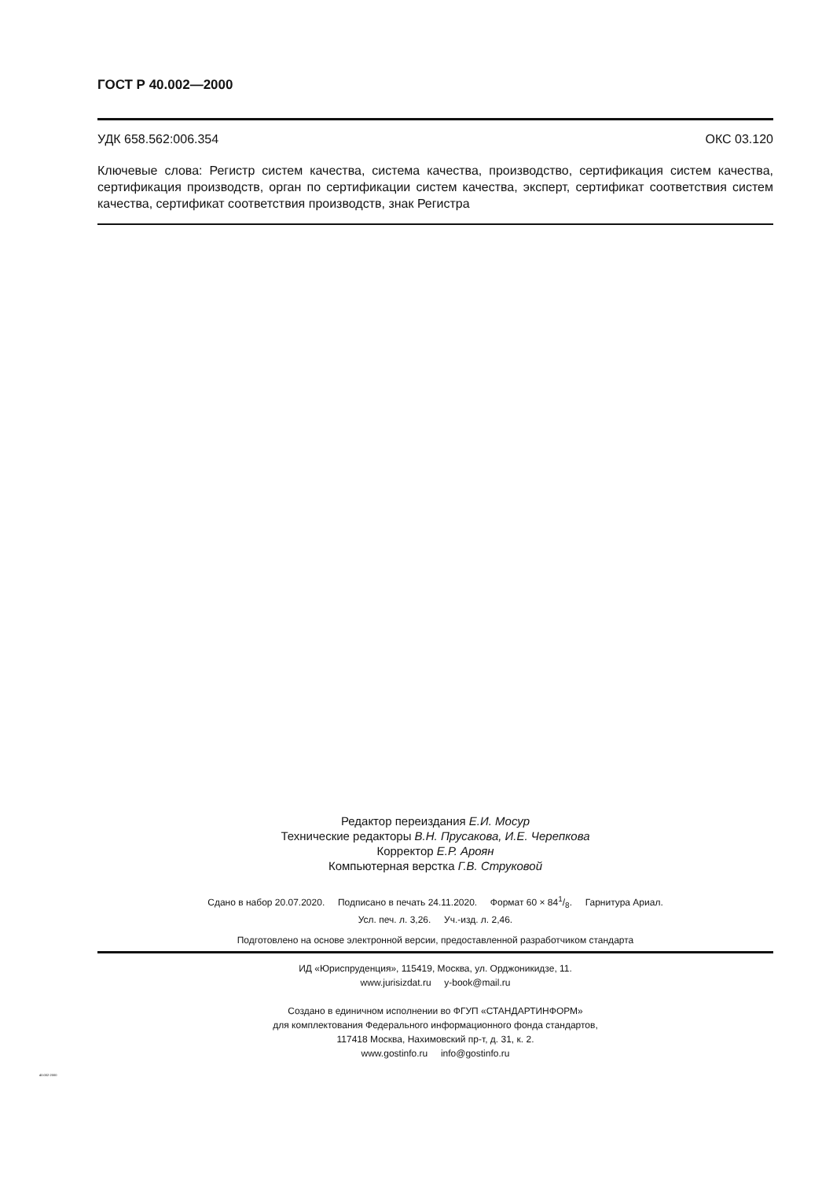ГОСТ Р 40.002—2000
УДК 658.562:006.354 ОКС 03.120
Ключевые слова: Регистр систем качества, система качества, производство, сертификация систем качества, сертификация производств, орган по сертификации систем качества, эксперт, сертификат соответствия систем качества, сертификат соответствия производств, знак Регистра
Редактор переиздания Е.И. Мосур
Технические редакторы В.Н. Прусакова, И.Е. Черепкова
Корректор Е.Р. Ароян
Компьютерная верстка Г.В. Струковой
Сдано в набор 20.07.2020. Подписано в печать 24.11.2020. Формат 60 × 841/8. Гарнитура Ариал.
Усл. печ. л. 3,26. Уч.-изд. л. 2,46.
Подготовлено на основе электронной версии, предоставленной разработчиком стандарта
ИД «Юриспруденция», 115419, Москва, ул. Орджоникидзе, 11.
www.jurisizdat.ru y-book@mail.ru
Создано в единичном исполнении во ФГУП «СТАНДАРТИНФОРМ»
для комплектования Федерального информационного фонда стандартов,
117418 Москва, Нахимовский пр-т, д. 31, к. 2.
www.gostinfo.ru info@gostinfo.ru
40.002-2000